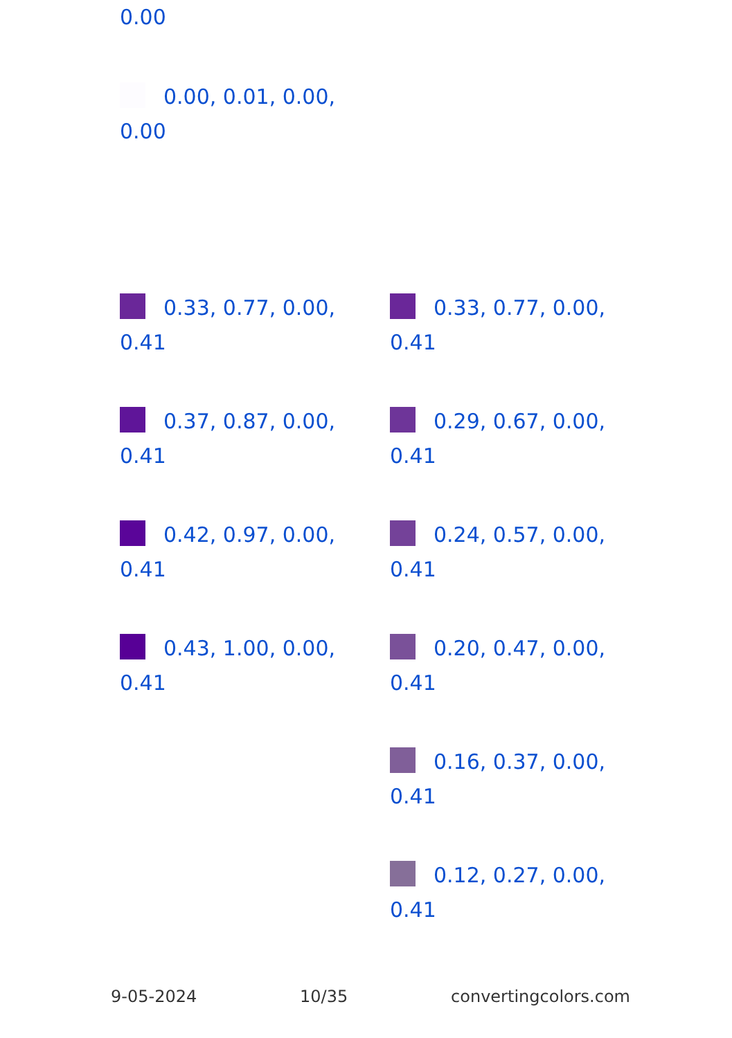0.00
0.00, 0.01, 0.00, 0.00
0.33, 0.77, 0.00, 0.41
0.33, 0.77, 0.00, 0.41
0.37, 0.87, 0.00, 0.41
0.29, 0.67, 0.00, 0.41
0.42, 0.97, 0.00, 0.41
0.24, 0.57, 0.00, 0.41
0.43, 1.00, 0.00, 0.41
0.20, 0.47, 0.00, 0.41
0.16, 0.37, 0.00, 0.41
0.12, 0.27, 0.00, 0.41
9-05-2024 10/35 convertingcolors.com